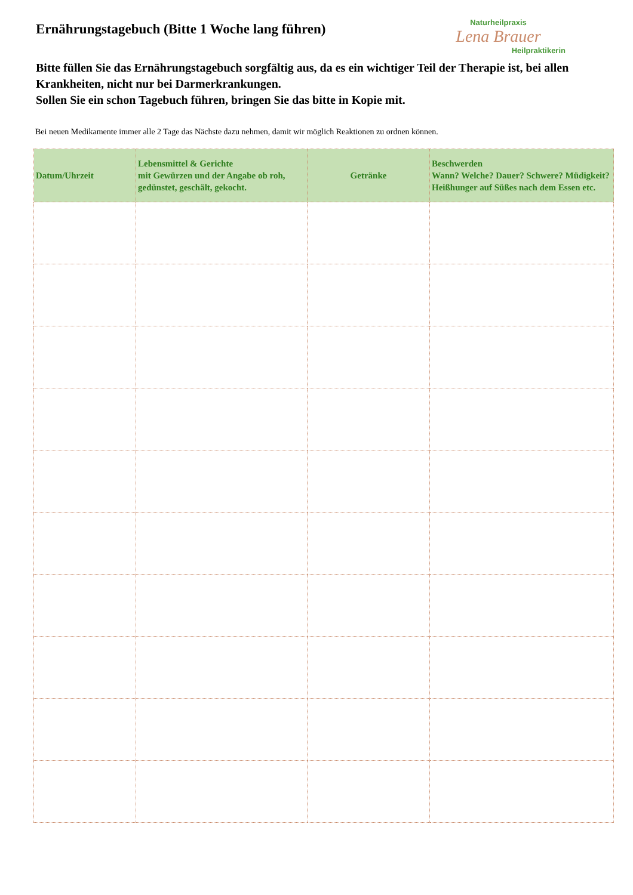Ernährungstagebuch (Bitte 1 Woche lang führen)
Naturheilpraxis
Lena Brauer
Heilpraktikerin
Bitte füllen Sie das Ernährungstagebuch sorgfältig aus, da es ein wichtiger Teil der Therapie ist, bei allen Krankheiten, nicht nur bei Darmerkrankungen.
Sollen Sie ein schon Tagebuch führen, bringen Sie das bitte in Kopie mit.
Bei neuen Medikamente immer alle 2 Tage das Nächste dazu nehmen, damit wir möglich Reaktionen zu ordnen können.
| Datum/Uhrzeit | Lebensmittel & Gerichte mit Gewürzen und der Angabe ob roh, gedünstet, geschält, gekocht. | Getränke | Beschwerden Wann? Welche? Dauer? Schwere? Müdigkeit? Heißhunger auf Süßes nach dem Essen etc. |
| --- | --- | --- | --- |